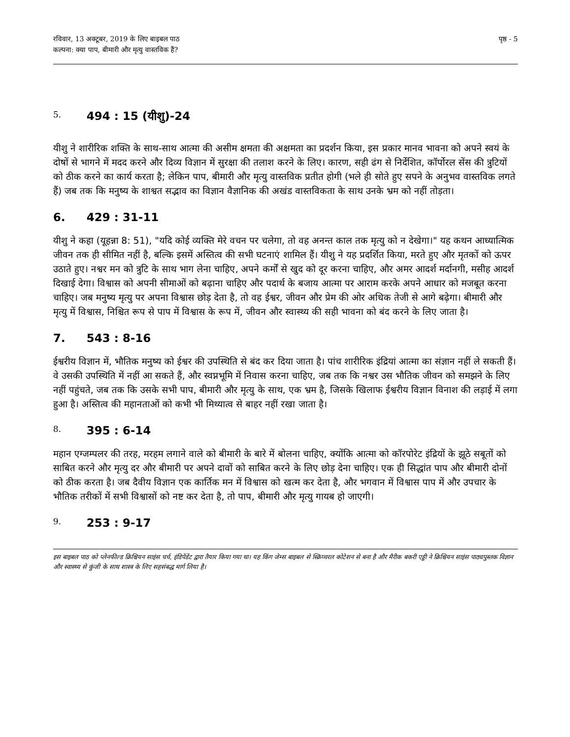रविवार, 13 अक्टूबर, 2019 के लिए बाइबल पाठ
कल्पना: क्या पाप, बीमारी और मृत्यु वास्तविक हैं?
पृष्ठ - 5
5. 494 : 15 (यीशु)-24
यीशु ने शारीरिक शक्ति के साथ-साथ आत्मा की असीम क्षमता की अक्षमता का प्रदर्शन किया, इस प्रकार मानव भावना को अपने स्वयं के दोषों से भागने में मदद करने और दिव्य विज्ञान में सुरक्षा की तलाश करने के लिए। कारण, सही ढंग से निर्देशित, कॉर्पोरल सेंस की त्रुटियों को ठीक करने का कार्य करता है; लेकिन पाप, बीमारी और मृत्यु वास्तविक प्रतीत होगी (भले ही सोते हुए सपने के अनुभव वास्तविक लगते हैं) जब तक कि मनुष्य के शाश्वत सद्भाव का विज्ञान वैज्ञानिक की अखंड वास्तविकता के साथ उनके भ्रम को नहीं तोड़ता।
6. 429 : 31-11
यीशु ने कहा (यूहन्ना 8: 51), "यदि कोई व्यक्ति मेरे वचन पर चलेगा, तो वह अनन्त काल तक मृत्यु को न देखेगा।" यह कथन आध्यात्मिक जीवन तक ही सीमित नहीं है, बल्कि इसमें अस्तित्व की सभी घटनाएं शामिल हैं। यीशु ने यह प्रदर्शित किया, मरते हुए और मृतकों को ऊपर उठाते हुए। नश्वर मन को त्रुटि के साथ भाग लेना चाहिए, अपने कर्मों से खुद को दूर करना चाहिए, और अमर आदर्श मर्दानगी, मसीह आदर्श दिखाई देगा। विश्वास को अपनी सीमाओं को बढ़ाना चाहिए और पदार्थ के बजाय आत्मा पर आराम करके अपने आधार को मजबूत करना चाहिए। जब मनुष्य मृत्यु पर अपना विश्वास छोड़ देता है, तो वह ईश्वर, जीवन और प्रेम की ओर अधिक तेजी से आगे बढ़ेगा। बीमारी और मृत्यु में विश्वास, निश्चित रूप से पाप में विश्वास के रूप में, जीवन और स्वास्थ्य की सही भावना को बंद करने के लिए जाता है।
7. 543 : 8-16
ईश्वरीय विज्ञान में, भौतिक मनुष्य को ईश्वर की उपस्थिति से बंद कर दिया जाता है। पांच शारीरिक इंद्रियां आत्मा का संज्ञान नहीं ले सकती हैं। वे उसकी उपस्थिति में नहीं आ सकते हैं, और स्वप्नभूमि में निवास करना चाहिए, जब तक कि नश्वर उस भौतिक जीवन को समझने के लिए नहीं पहुंचते, जब तक कि उसके सभी पाप, बीमारी और मृत्यु के साथ, एक भ्रम है, जिसके खिलाफ ईश्वरीय विज्ञान विनाश की लड़ाई में लगा हुआ है। अस्तित्व की महानताओं को कभी भी मिथ्यात्व से बाहर नहीं रखा जाता है।
8. 395 : 6-14
महान एग्जम्पलर की तरह, मरहम लगाने वाले को बीमारी के बारे में बोलना चाहिए, क्योंकि आत्मा को कॉरपोरेट इंद्रियों के झूठे सबूतों को साबित करने और मृत्यु दर और बीमारी पर अपने दावों को साबित करने के लिए छोड़ देना चाहिए। एक ही सिद्धांत पाप और बीमारी दोनों को ठीक करता है। जब दैवीय विज्ञान एक कार्तिक मन में विश्वास को खत्म कर देता है, और भगवान में विश्वास पाप में और उपचार के भौतिक तरीकों में सभी विश्वासों को नष्ट कर देता है, तो पाप, बीमारी और मृत्यु गायब हो जाएगी।
9. 253 : 9-17
इस बाइबल पाठ को प्लेनफील्ड क्रिश्चियन साइंस चर्च, इंडिपेंडेंट द्वारा तैयार किया गया था। यह किंग जेम्स बाइबल से स्क्रिप्चरल कोटेशन से बना है और मैरीक बकरी एड्डी ने क्रिश्चियन साइंस पाठ्यपुस्तक विज्ञान और स्वास्थ्य से कुंजी के साथ शास्त्र के लिए सहसंबद्ध मार्ग लिया है।